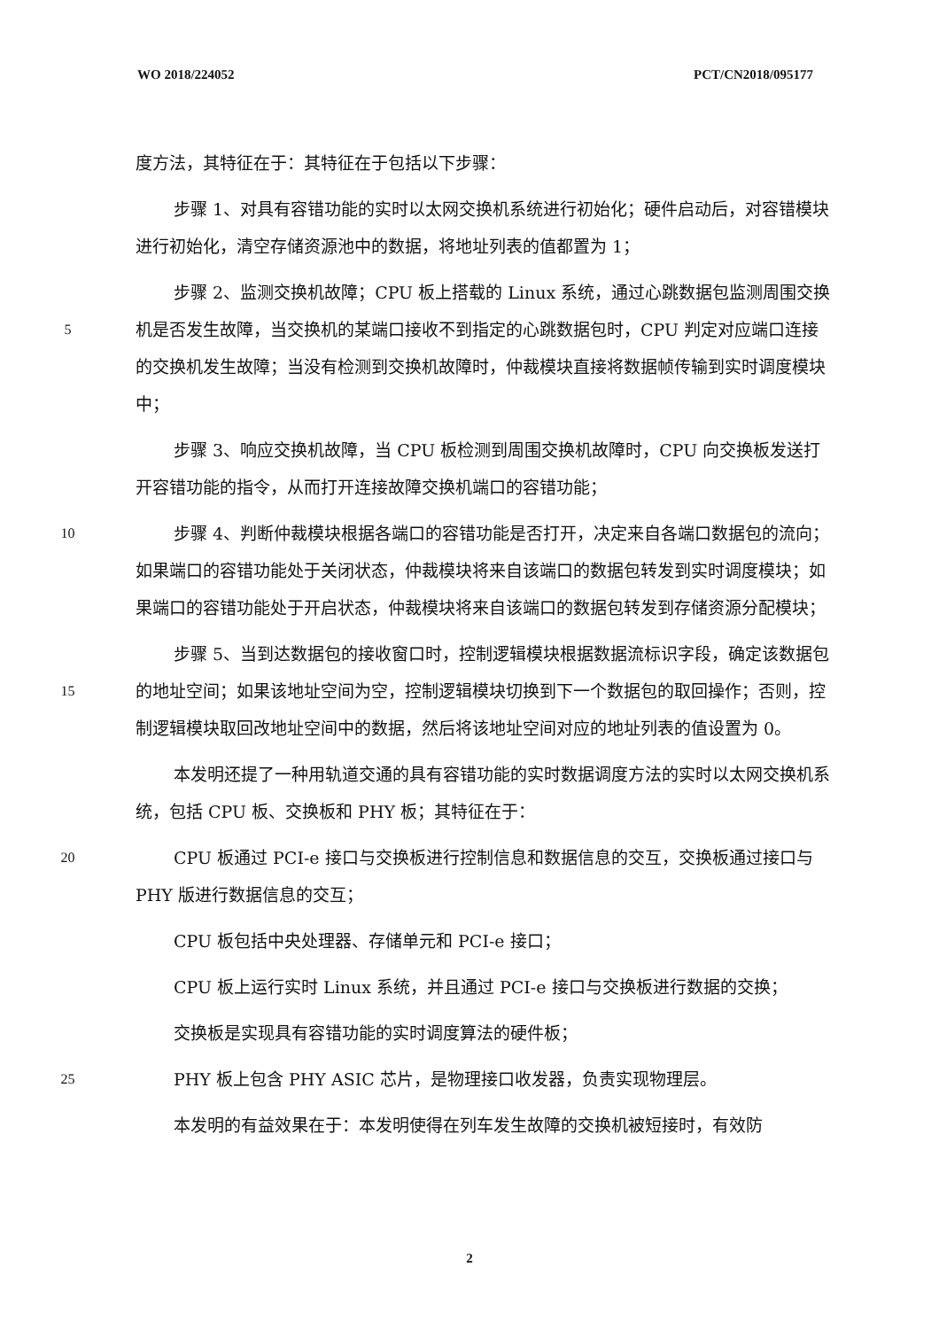WO 2018/224052 PCT/CN2018/095177
度方法，其特征在于：其特征在于包括以下步骤：
步骤 1、对具有容错功能的实时以太网交换机系统进行初始化；硬件启动后，对容错模块进行初始化，清空存储资源池中的数据，将地址列表的值都置为 1；
5
步骤 2、监测交换机故障；CPU 板上搭载的 Linux 系统，通过心跳数据包监测周围交换机是否发生故障，当交换机的某端口接收不到指定的心跳数据包时，CPU 判定对应端口连接的交换机发生故障；当没有检测到交换机故障时，仲裁模块直接将数据帧传输到实时调度模块中；
步骤 3、响应交换机故障，当 CPU 板检测到周围交换机故障时，CPU 向交换板发送打开容错功能的指令，从而打开连接故障交换机端口的容错功能；
10
步骤 4、判断仲裁模块根据各端口的容错功能是否打开，决定来自各端口数据包的流向；如果端口的容错功能处于关闭状态，仲裁模块将来自该端口的数据包转发到实时调度模块；如果端口的容错功能处于开启状态，仲裁模块将来自该端口的数据包转发到存储资源分配模块；
15
步骤 5、当到达数据包的接收窗口时，控制逻辑模块根据数据流标识字段，确定该数据包的地址空间；如果该地址空间为空，控制逻辑模块切换到下一个数据包的取回操作；否则，控制逻辑模块取回改地址空间中的数据，然后将该地址空间对应的地址列表的值设置为 0。
本发明还提了一种用轨道交通的具有容错功能的实时数据调度方法的实时以太网交换机系统，包括 CPU 板、交换板和 PHY 板；其特征在于：
20
CPU 板通过 PCI-e 接口与交换板进行控制信息和数据信息的交互，交换板通过接口与 PHY 版进行数据信息的交互；
CPU 板包括中央处理器、存储单元和 PCI-e 接口；
CPU 板上运行实时 Linux 系统，并且通过 PCI-e 接口与交换板进行数据的交换；
交换板是实现具有容错功能的实时调度算法的硬件板；
25
PHY 板上包含 PHY ASIC 芯片，是物理接口收发器，负责实现物理层。
本发明的有益效果在于：本发明使得在列车发生故障的交换机被短接时，有效防
2